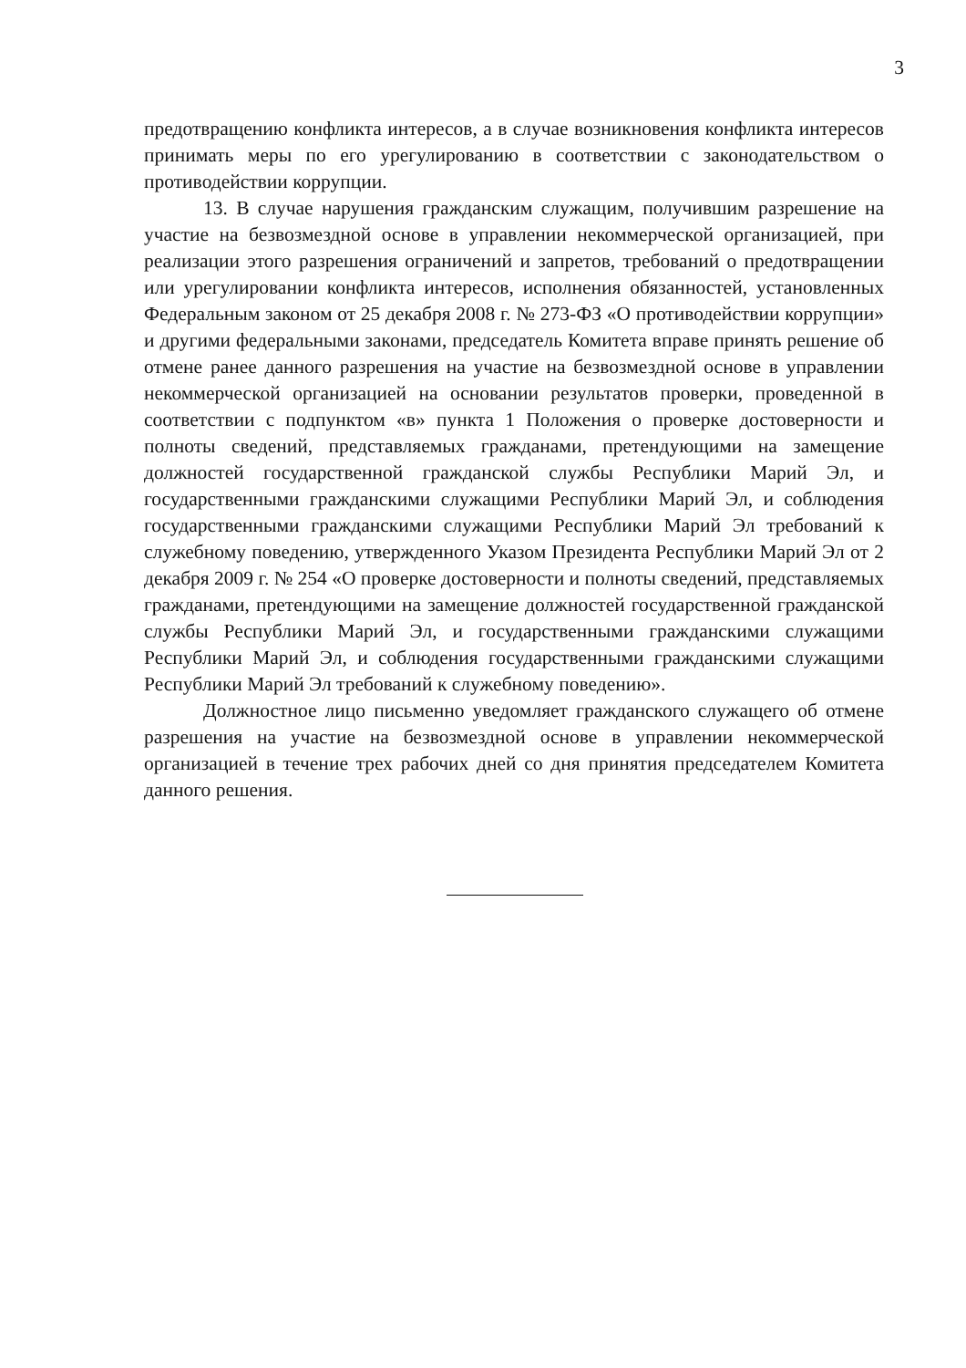3
предотвращению конфликта интересов, а в случае возникновения конфликта интересов принимать меры по его урегулированию в соответствии с законодательством о противодействии коррупции.
13. В случае нарушения гражданским служащим, получившим разрешение на участие на безвозмездной основе в управлении некоммерческой организацией, при реализации этого разрешения ограничений и запретов, требований о предотвращении или урегулировании конфликта интересов, исполнения обязанностей, установленных Федеральным законом от 25 декабря 2008 г. № 273-ФЗ «О противодействии коррупции» и другими федеральными законами, председатель Комитета вправе принять решение об отмене ранее данного разрешения на участие на безвозмездной основе в управлении некоммерческой организацией на основании результатов проверки, проведенной в соответствии с подпунктом «в» пункта 1 Положения о проверке достоверности и полноты сведений, представляемых гражданами, претендующими на замещение должностей государственной гражданской службы Республики Марий Эл, и государственными гражданскими служащими Республики Марий Эл, и соблюдения государственными гражданскими служащими Республики Марий Эл требований к служебному поведению, утвержденного Указом Президента Республики Марий Эл от 2 декабря 2009 г. № 254 «О проверке достоверности и полноты сведений, представляемых гражданами, претендующими на замещение должностей государственной гражданской службы Республики Марий Эл, и государственными гражданскими служащими Республики Марий Эл, и соблюдения государственными гражданскими служащими Республики Марий Эл требований к служебному поведению».
Должностное лицо письменно уведомляет гражданского служащего об отмене разрешения на участие на безвозмездной основе в управлении некоммерческой организацией в течение трех рабочих дней со дня принятия председателем Комитета данного решения.